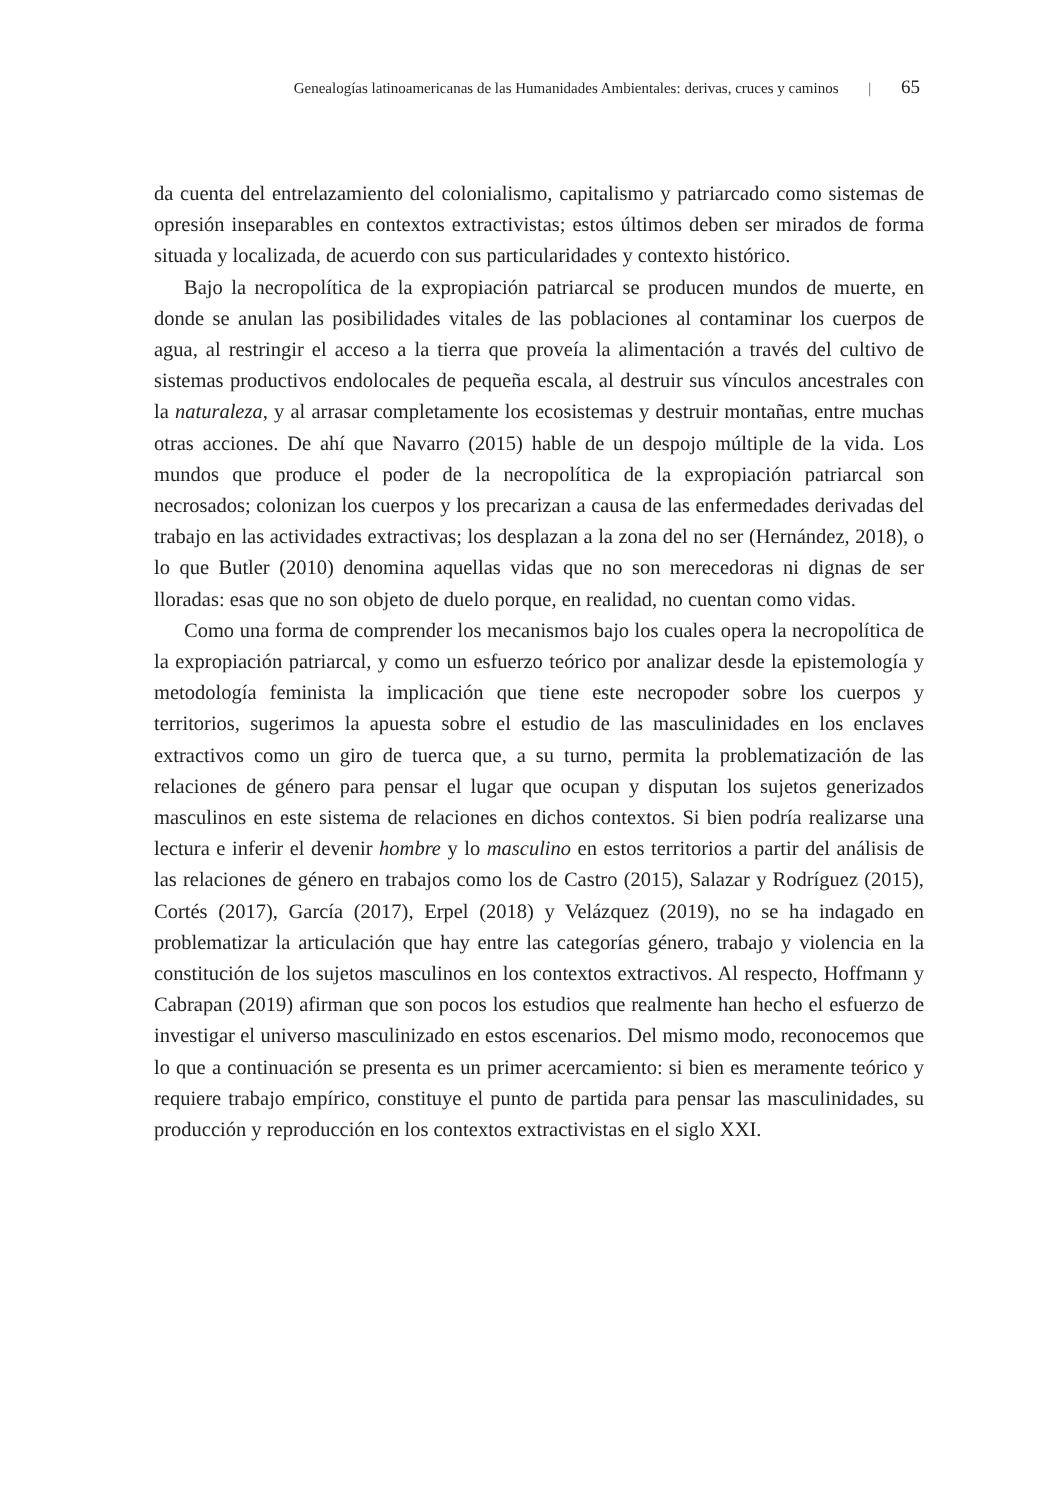Genealogías latinoamericanas de las Humanidades Ambientales: derivas, cruces y caminos | 65
da cuenta del entrelazamiento del colonialismo, capitalismo y patriarcado como sistemas de opresión inseparables en contextos extractivistas; estos últimos deben ser mirados de forma situada y localizada, de acuerdo con sus particularidades y contexto histórico.
Bajo la necropolítica de la expropiación patriarcal se producen mundos de muerte, en donde se anulan las posibilidades vitales de las poblaciones al contaminar los cuerpos de agua, al restringir el acceso a la tierra que proveía la alimentación a través del cultivo de sistemas productivos endolocales de pequeña escala, al destruir sus vínculos ancestrales con la naturaleza, y al arrasar completamente los ecosistemas y destruir montañas, entre muchas otras acciones. De ahí que Navarro (2015) hable de un despojo múltiple de la vida. Los mundos que produce el poder de la necropolítica de la expropiación patriarcal son necrosados; colonizan los cuerpos y los precarizan a causa de las enfermedades derivadas del trabajo en las actividades extractivas; los desplazan a la zona del no ser (Hernández, 2018), o lo que Butler (2010) denomina aquellas vidas que no son merecedoras ni dignas de ser lloradas: esas que no son objeto de duelo porque, en realidad, no cuentan como vidas.
Como una forma de comprender los mecanismos bajo los cuales opera la necropolítica de la expropiación patriarcal, y como un esfuerzo teórico por analizar desde la epistemología y metodología feminista la implicación que tiene este necropoder sobre los cuerpos y territorios, sugerimos la apuesta sobre el estudio de las masculinidades en los enclaves extractivos como un giro de tuerca que, a su turno, permita la problematización de las relaciones de género para pensar el lugar que ocupan y disputan los sujetos generizados masculinos en este sistema de relaciones en dichos contextos. Si bien podría realizarse una lectura e inferir el devenir hombre y lo masculino en estos territorios a partir del análisis de las relaciones de género en trabajos como los de Castro (2015), Salazar y Rodríguez (2015), Cortés (2017), García (2017), Erpel (2018) y Velázquez (2019), no se ha indagado en problematizar la articulación que hay entre las categorías género, trabajo y violencia en la constitución de los sujetos masculinos en los contextos extractivos. Al respecto, Hoffmann y Cabrapan (2019) afirman que son pocos los estudios que realmente han hecho el esfuerzo de investigar el universo masculinizado en estos escenarios. Del mismo modo, reconocemos que lo que a continuación se presenta es un primer acercamiento: si bien es meramente teórico y requiere trabajo empírico, constituye el punto de partida para pensar las masculinidades, su producción y reproducción en los contextos extractivistas en el siglo XXI.